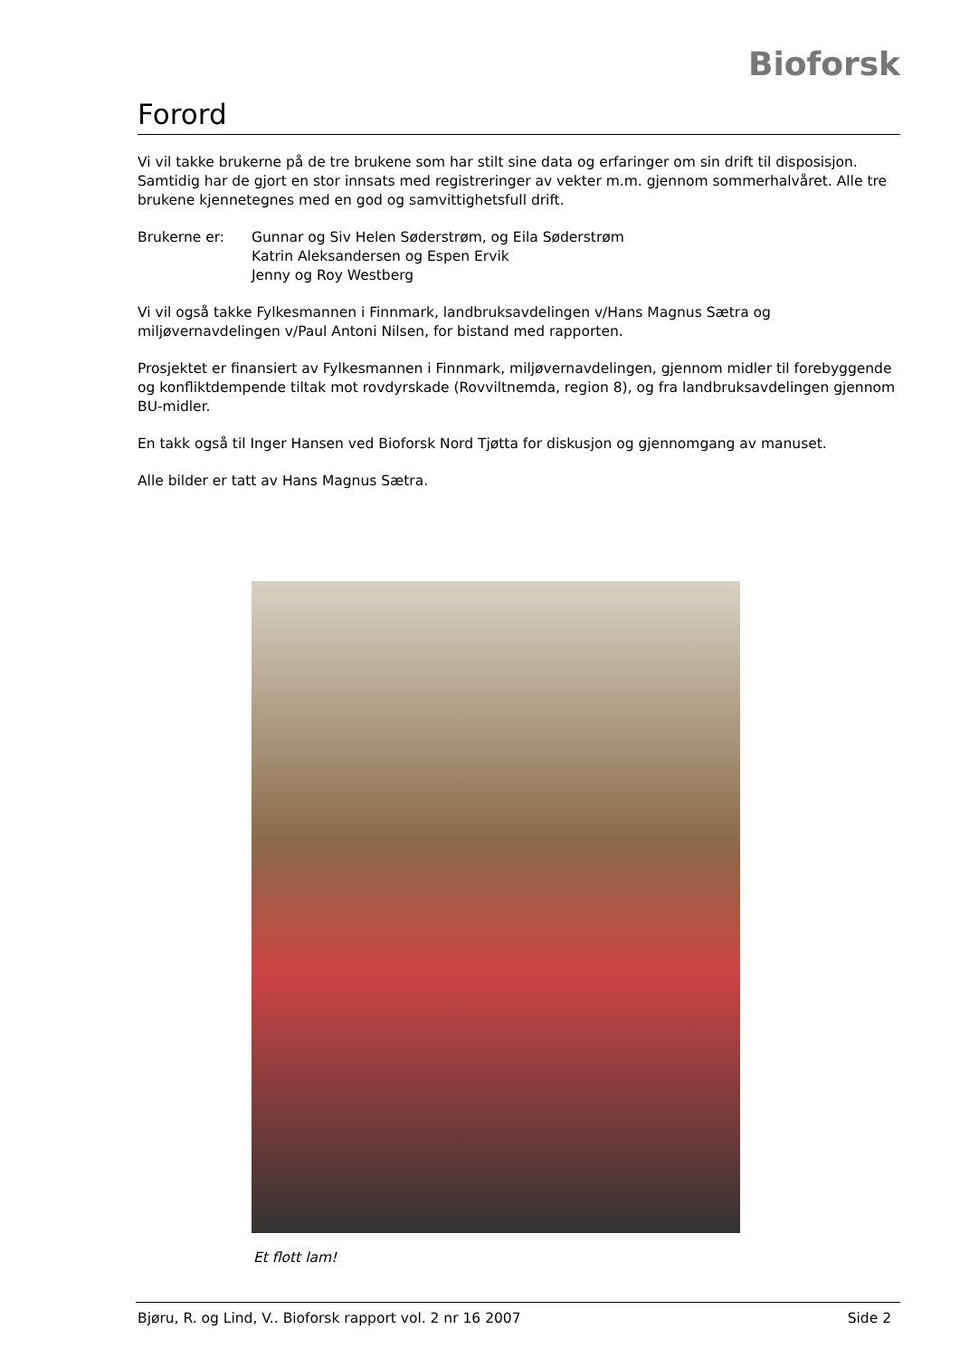Bioforsk
Forord
Vi vil takke brukerne på de tre brukene som har stilt sine data og erfaringer om sin drift til disposisjon. Samtidig har de gjort en stor innsats med registreringer av vekter m.m. gjennom sommerhalvåret. Alle tre brukene kjennetegnes med en god og samvittighetsfull drift.
Brukerne er: Gunnar og Siv Helen Søderstrøm, og Eila Søderstrøm
Katrin Aleksandersen og Espen Ervik
Jenny og Roy Westberg
Vi vil også takke Fylkesmannen i Finnmark, landbruksavdelingen v/Hans Magnus Sætra og miljøvernavdelingen v/Paul Antoni Nilsen, for bistand med rapporten.
Prosjektet er finansiert av Fylkesmannen i Finnmark, miljøvernavdelingen, gjennom midler til forebyggende og konfliktdempende tiltak mot rovdyrskade (Rovviltnemda, region 8), og fra landbruksavdelingen gjennom BU-midler.
En takk også til Inger Hansen ved Bioforsk Nord Tjøtta for diskusjon og gjennomgang av manuset.
Alle bilder er tatt av Hans Magnus Sætra.
Et flott lam!
Bjøru, R. og Lind, V.. Bioforsk rapport vol. 2 nr 16 2007 Side 2